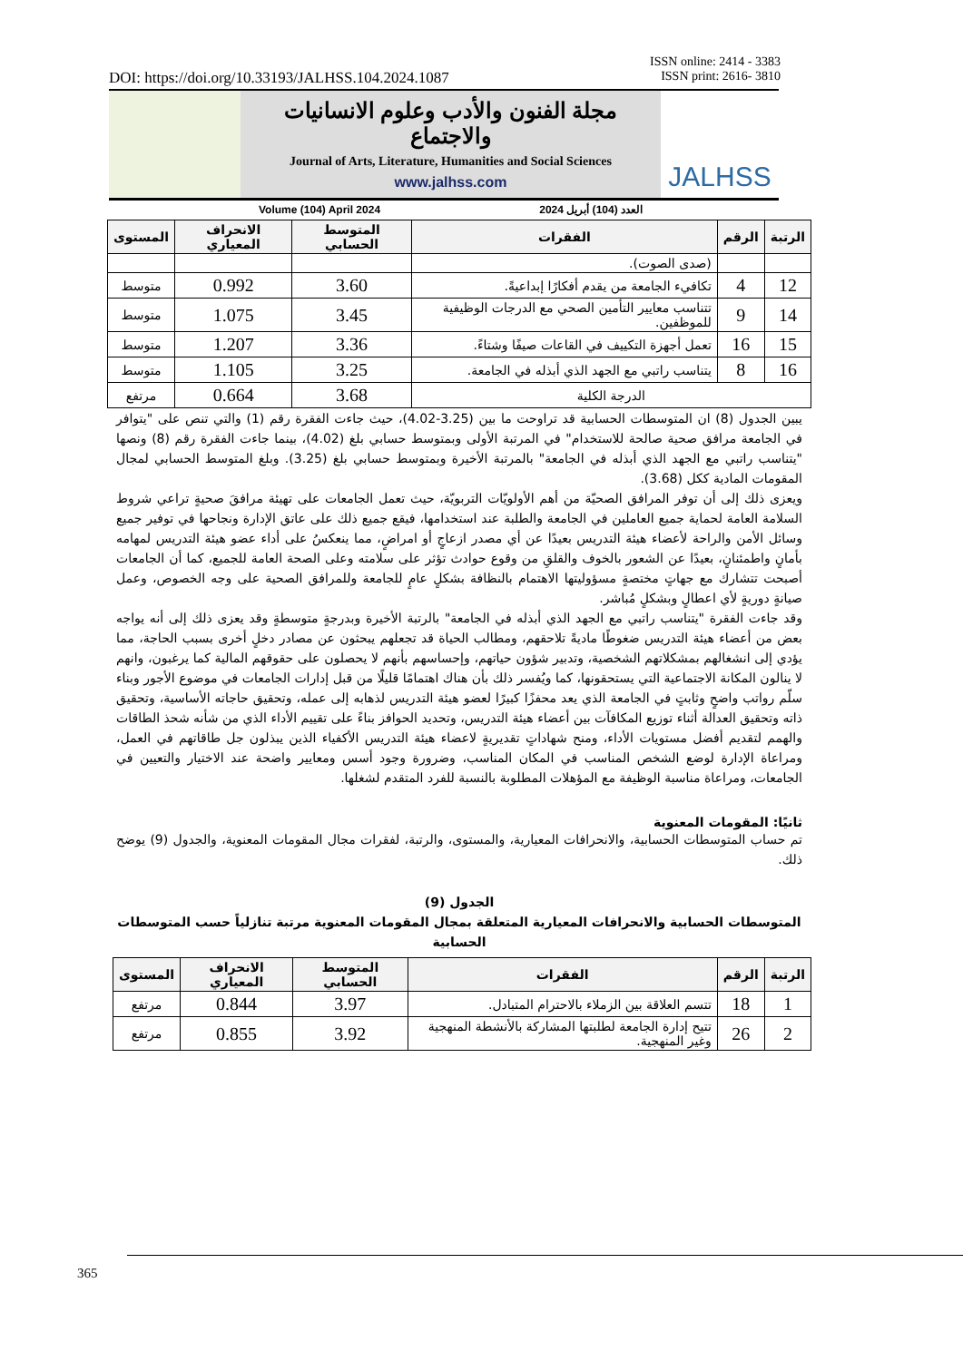DOI: https://doi.org/10.33193/JALHSS.104.2024.1087
ISSN online: 2414 - 3383
ISSN print: 2616- 3810
مجلة الفنون والأدب وعلوم الانسانيات والاجتماع
Journal of Arts, Literature, Humanities and Social Sciences
www.jalhss.com
Volume (104) April 2024 العدد (104) أبريل 2024
JALHSS
| الرتبة | الرقم | الفقرات | المتوسط الحسابي | الانحراف المعياري | المستوى |
| --- | --- | --- | --- | --- | --- |
| | | (صدى الصوت). | | | |
| 12 | 4 | تكافيء الجامعة من يقدم أفكارًا إبداعيةً. | 3.60 | 0.992 | متوسط |
| 14 | 9 | تتناسب معايير التأمين الصحي مع الدرجات الوظيفية للموظفين. | 3.45 | 1.075 | متوسط |
| 15 | 16 | تعمل أجهزة التكييف في القاعات صيفًا وشتاءً. | 3.36 | 1.207 | متوسط |
| 16 | 8 | يتناسب راتبي مع الجهد الذي أبذله في الجامعة. | 3.25 | 1.105 | متوسط |
| الدرجة الكلية | | | 3.68 | 0.664 | مرتفع |
يبين الجدول (8) ان المتوسطات الحسابية قد تراوحت ما بين (3.25-4.02)، حيث جاءت الفقرة رقم (1) والتي تنص على "يتوافر في الجامعة مرافق صحية صالحة للاستخدام" في المرتبة الأولى وبمتوسط حسابي بلغ (4.02)، بينما جاءت الفقرة رقم (8) ونصها "يتناسب راتبي مع الجهد الذي أبذله في الجامعة" بالمرتبة الأخيرة وبمتوسط حسابي بلغ (3.25). وبلغ المتوسط الحسابي لمجال المقومات المادية ككل (3.68).
ويعزى ذلك إلى أن توفر المرافق الصحيّة من أهم الأولويّات التربويّة، حيث تعمل الجامعات على تهيئة مرافقَ صحيةٍ تراعي شروط السلامة العامة لحماية جميع العاملين في الجامعة والطلبة عند استخدامها، فيقع جميع ذلك على عاتق الإدارة ونجاحها في توفير جميع وسائل الأمن والراحة لأعضاء هيئة التدريس بعيدًا عن أي مصدر ازعاجٍ أو امراضٍ، مما ينعكسُ على أداء عضو هيئة التدريس لمهامه بأمانٍ واطمئنانٍ، بعيدًا عن الشعور بالخوف والقلقِ من وقوع حوادث تؤثر على سلامته وعلى الصحة العامة للجميع، كما أن الجامعات أصبحت تتشارك مع جهاتٍ مختصةٍ مسؤوليتها الاهتمام بالنظافة بشكلٍ عامٍ للجامعة وللمرافق الصحية على وجه الخصوص، وعمل صيانةٍ دوريةٍ لأي اعطالٍ وبشكلٍ مُباشر.
وقد جاءت الفقرة "يتناسب راتبي مع الجهد الذي أبذله في الجامعة" بالرتبة الأخيرة وبدرجةٍ متوسطةٍ وقد يعزى ذلك إلى أنه يواجه بعض من أعضاء هيئة التدريس ضغوطًا ماديةً تلاحقهم، ومطالب الحياة قد تجعلهم يبحثون عن مصادر دخلٍ أخرى بسبب الحاجة، مما يؤدي إلى انشغالهم بمشكلاتهم الشخصية، وتدبير شؤون حياتهم، وإحساسهم بأنهم لا يحصلون على حقوقهم المالية كما يرغبون، وانهم لا ينالون المكانة الاجتماعية التي يستحقونها، كما ويُفسر ذلك بأن هناك اهتمامًا قليلًا من قبل إدارات الجامعات في موضوع الأجور وبناء سلّم رواتب واضحٍ وثابتٍ في الجامعة الذي يعد محفزًا كبيرًا لعضو هيئة التدريس لذهابه إلى عمله، وتحقيق حاجاته الأساسية، وتحقيق ذاته وتحقيق العدالة أثناء توزيع المكافآت بين أعضاء هيئة التدريس، وتحديد الحوافز بناءً على تقييم الأداء الذي من شأنه شحذ الطاقات والهمم لتقديم أفضل مستويات الأداء، ومنح شهاداتٍ تقديريةٍ لاعضاء هيئة التدريس الأكفياء الذين يبذلون جل طاقاتهم في العمل، ومراعاة الإدارة لوضع الشخص المناسب في المكان المناسب، وضرورة وجود أسس ومعايير واضحة عند الاختيار والتعيين في الجامعات، ومراعاة مناسبة الوظيفة مع المؤهلات المطلوبة بالنسبة للفرد المتقدم لشغلها.
ثانيًا: المقومات المعنوية
تم حساب المتوسطات الحسابية، والانحرافات المعيارية، والمستوى، والرتبة، لفقرات مجال المقومات المعنوية، والجدول (9) يوضح ذلك.
الجدول (9)
المتوسطات الحسابية والانحرافات المعيارية المتعلقة بمجال المقومات المعنوية مرتبة تنازلياً حسب المتوسطات الحسابية
| الرتبة | الرقم | الفقرات | المتوسط الحسابي | الانحراف المعياري | المستوى |
| --- | --- | --- | --- | --- | --- |
| 1 | 18 | تتسم العلاقة بين الزملاء بالاحترام المتبادل. | 3.97 | 0.844 | مرتفع |
| 2 | 26 | تتيح إدارة الجامعة لطلبتها المشاركة بالأنشطة المنهجية وغير المنهجية. | 3.92 | 0.855 | مرتفع |
365